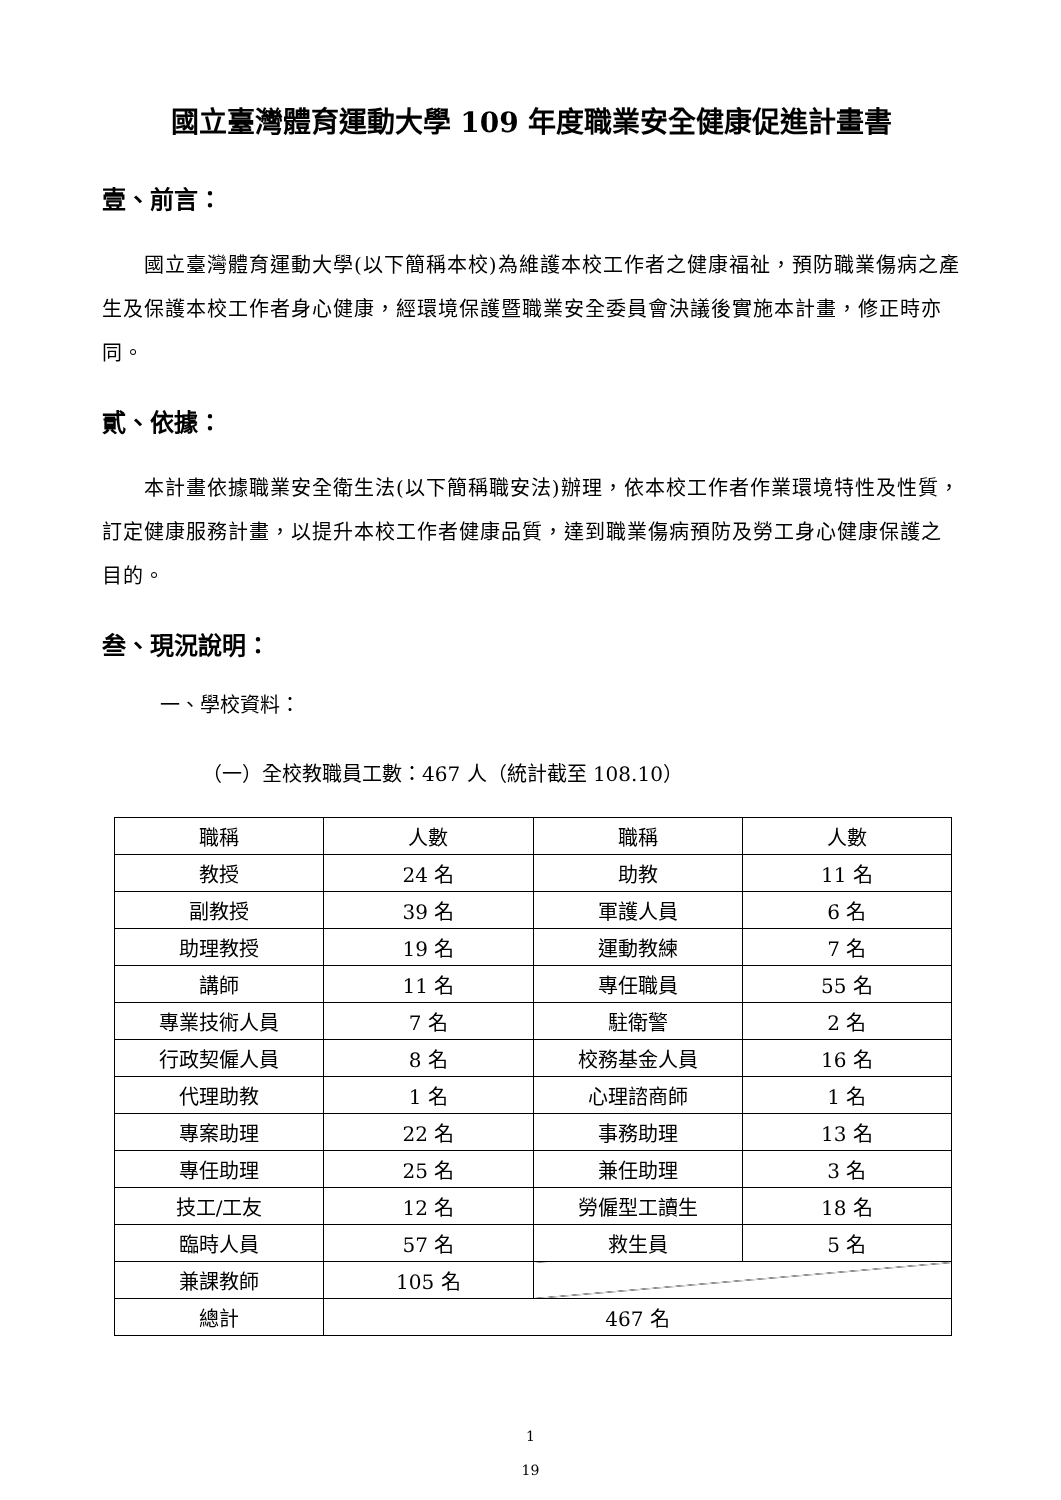國立臺灣體育運動大學 109 年度職業安全健康促進計畫書
壹、前言：
國立臺灣體育運動大學(以下簡稱本校)為維護本校工作者之健康福祉，預防職業傷病之產生及保護本校工作者身心健康，經環境保護暨職業安全委員會決議後實施本計畫，修正時亦同。
貳、依據：
本計畫依據職業安全衛生法(以下簡稱職安法)辦理，依本校工作者作業環境特性及性質，訂定健康服務計畫，以提升本校工作者健康品質，達到職業傷病預防及勞工身心健康保護之目的。
叁、現況說明：
一、學校資料：
（一）全校教職員工數：467 人（統計截至 108.10）
| 職稱 | 人數 | 職稱 | 人數 |
| 教授 | 24 名 | 助教 | 11 名 |
| 副教授 | 39 名 | 軍護人員 | 6 名 |
| 助理教授 | 19 名 | 運動教練 | 7 名 |
| 講師 | 11 名 | 專任職員 | 55 名 |
| 專業技術人員 | 7 名 | 駐衛警 | 2 名 |
| 行政契僱人員 | 8 名 | 校務基金人員 | 16 名 |
| 代理助教 | 1 名 | 心理諮商師 | 1 名 |
| 專案助理 | 22 名 | 事務助理 | 13 名 |
| 專任助理 | 25 名 | 兼任助理 | 3 名 |
| 技工/工友 | 12 名 | 勞僱型工讀生 | 18 名 |
| 臨時人員 | 57 名 | 救生員 | 5 名 |
| 兼課教師 | 105 名 | | |
| 總計 | 467 名 | | |
1
19